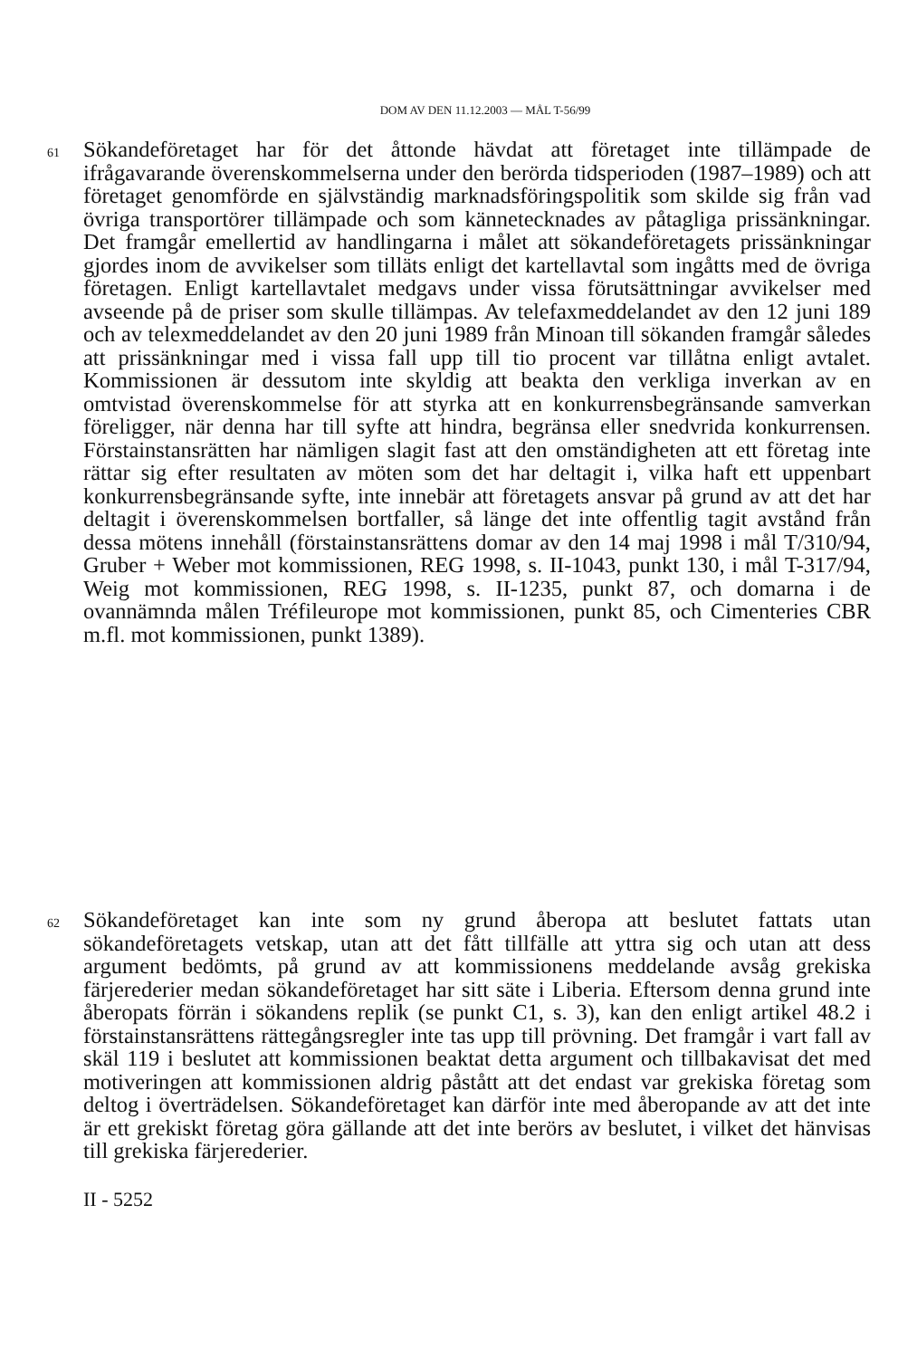DOM AV DEN 11.12.2003 — MÅL T-56/99
61
Sökandeföretaget har för det åttonde hävdat att företaget inte tillämpade de ifrågavarande överenskommelserna under den berörda tidsperioden (1987–1989) och att företaget genomförde en självständig marknadsföringspolitik som skilde sig från vad övriga transportörer tillämpade och som kännetecknades av påtagliga prissänkningar. Det framgår emellertid av handlingarna i målet att sökandeföretagets prissänkningar gjordes inom de avvikelser som tilläts enligt det kartellavtal som ingåtts med de övriga företagen. Enligt kartellavtalet medgavs under vissa förutsättningar avvikelser med avseende på de priser som skulle tillämpas. Av telefaxmeddelandet av den 12 juni 189 och av telexmeddelandet av den 20 juni 1989 från Minoan till sökanden framgår således att prissänkningar med i vissa fall upp till tio procent var tillåtna enligt avtalet. Kommissionen är dessutom inte skyldig att beakta den verkliga inverkan av en omtvistad överenskommelse för att styrka att en konkurrensbegränsande samverkan föreligger, när denna har till syfte att hindra, begränsa eller snedvrida konkurrensen. Förstainstansrätten har nämligen slagit fast att den omständigheten att ett företag inte rättar sig efter resultaten av möten som det har deltagit i, vilka haft ett uppenbart konkurrensbegränsande syfte, inte innebär att företagets ansvar på grund av att det har deltagit i överenskommelsen bortfaller, så länge det inte offentlig tagit avstånd från dessa mötens innehåll (förstainstansrättens domar av den 14 maj 1998 i mål T/310/94, Gruber + Weber mot kommissionen, REG 1998, s. II-1043, punkt 130, i mål T-317/94, Weig mot kommissionen, REG 1998, s. II-1235, punkt 87, och domarna i de ovannämnda målen Tréfileurope mot kommissionen, punkt 85, och Cimenteries CBR m.fl. mot kommissionen, punkt 1389).
62
Sökandeföretaget kan inte som ny grund åberopa att beslutet fattats utan sökandeföretagets vetskap, utan att det fått tillfälle att yttra sig och utan att dess argument bedömts, på grund av att kommissionens meddelande avsåg grekiska färjerederier medan sökandeföretaget har sitt säte i Liberia. Eftersom denna grund inte åberopats förrän i sökandens replik (se punkt C1, s. 3), kan den enligt artikel 48.2 i förstainstansrättens rättegångsregler inte tas upp till prövning. Det framgår i vart fall av skäl 119 i beslutet att kommissionen beaktat detta argument och tillbakavisat det med motiveringen att kommissionen aldrig påstått att det endast var grekiska företag som deltog i överträdelsen. Sökandeföretaget kan därför inte med åberopande av att det inte är ett grekiskt företag göra gällande att det inte berörs av beslutet, i vilket det hänvisas till grekiska färjerederier.
II - 5252